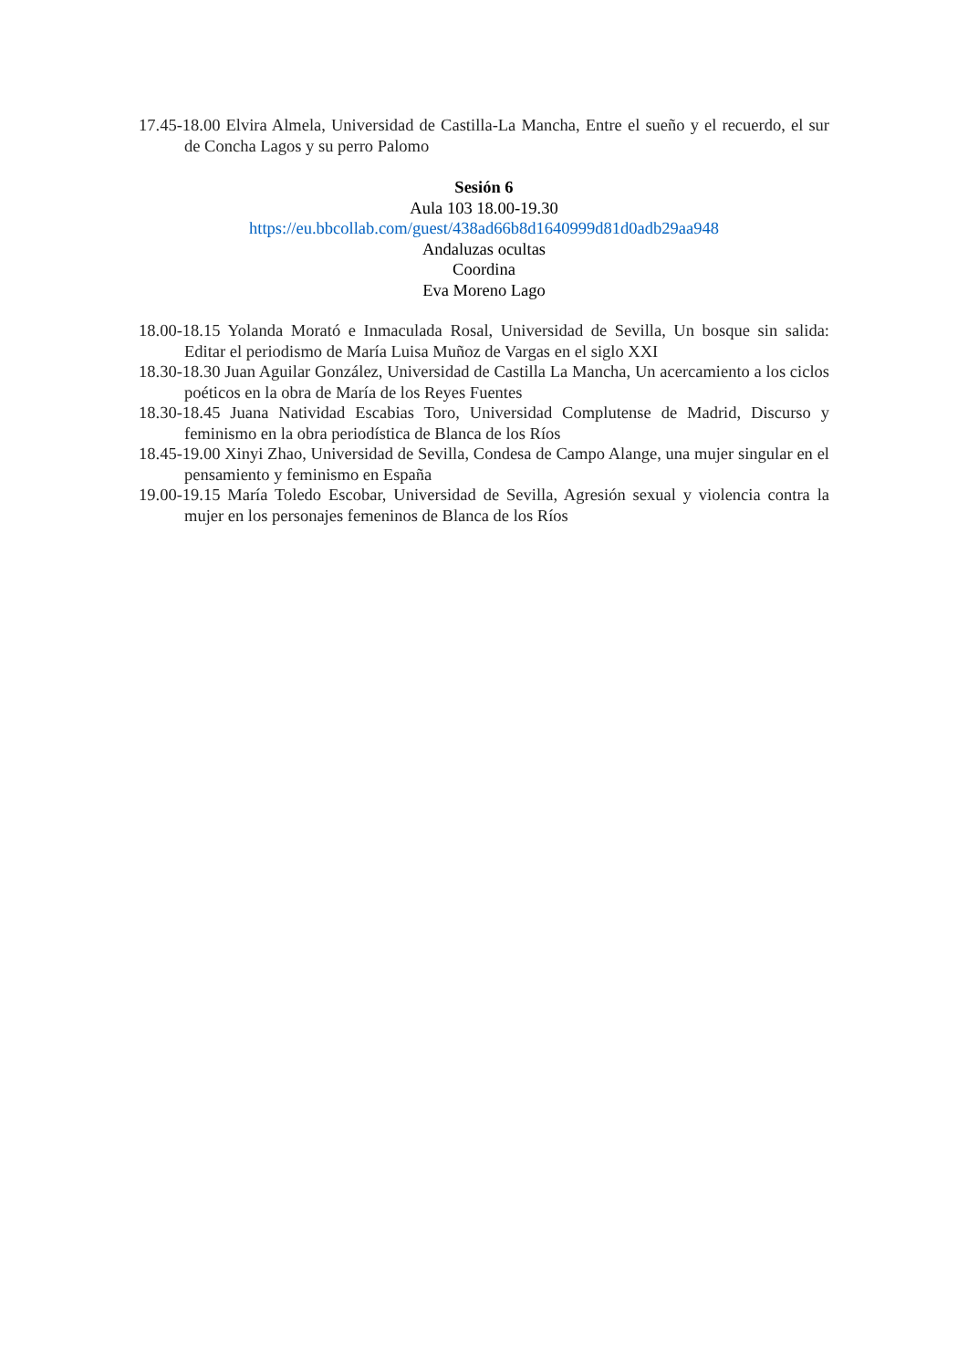17.45-18.00 Elvira Almela, Universidad de Castilla-La Mancha, Entre el sueño y el recuerdo, el sur de Concha Lagos y su perro Palomo
Sesión 6
Aula 103 18.00-19.30
https://eu.bbcollab.com/guest/438ad66b8d1640999d81d0adb29aa948
Andaluzas ocultas
Coordina
Eva Moreno Lago
18.00-18.15 Yolanda Morató e Inmaculada Rosal, Universidad de Sevilla, Un bosque sin salida: Editar el periodismo de María Luisa Muñoz de Vargas en el siglo XXI
18.30-18.30 Juan Aguilar González, Universidad de Castilla La Mancha, Un acercamiento a los ciclos poéticos en la obra de María de los Reyes Fuentes
18.30-18.45 Juana Natividad Escabias Toro, Universidad Complutense de Madrid, Discurso y feminismo en la obra periodística de Blanca de los Ríos
18.45-19.00 Xinyi Zhao, Universidad de Sevilla, Condesa de Campo Alange, una mujer singular en el pensamiento y feminismo en España
19.00-19.15 María Toledo Escobar, Universidad de Sevilla, Agresión sexual y violencia contra la mujer en los personajes femeninos de Blanca de los Ríos